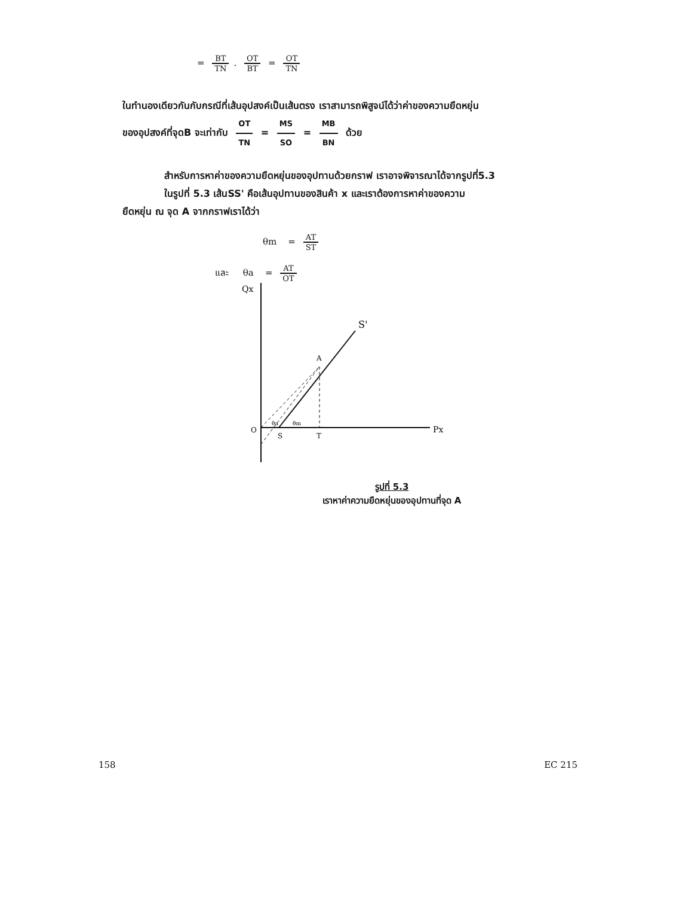= BT TN. OT BT = OT TN
ในทำนองเดียวกันกับกรณีที่เส้นอุปสงค์เป็นเส้นตรง เราสามารถพิสูจน์ได้ว่าค่าของความยืดหยุ่น
ของอุปสงค์ที่จุดB จะเท่ากับ OT TN = MS SO = MB BN ด้วย
สำหรับการหาค่าของความยืดหยุ่นของอุปทานด้วยกราฟ เราอาจพิจารณาได้จากรูปที่5.3
ในรูปที่ 5.3 เส้นSS' คือเส้นอุปทานของสินค้า x และเราต้องการหาค่าของความ
ยืดหยุ่น ณ จุด A จากกราฟเราได้ว่า
θm = AT ST
และ θa = AT OT
Qx
S'
A
O
S
T
Px
θa
θm
รูปที่ 5.3
เราหาค่าความยืดหยุ่นของอุปทานที่จุด A
158 EC 215